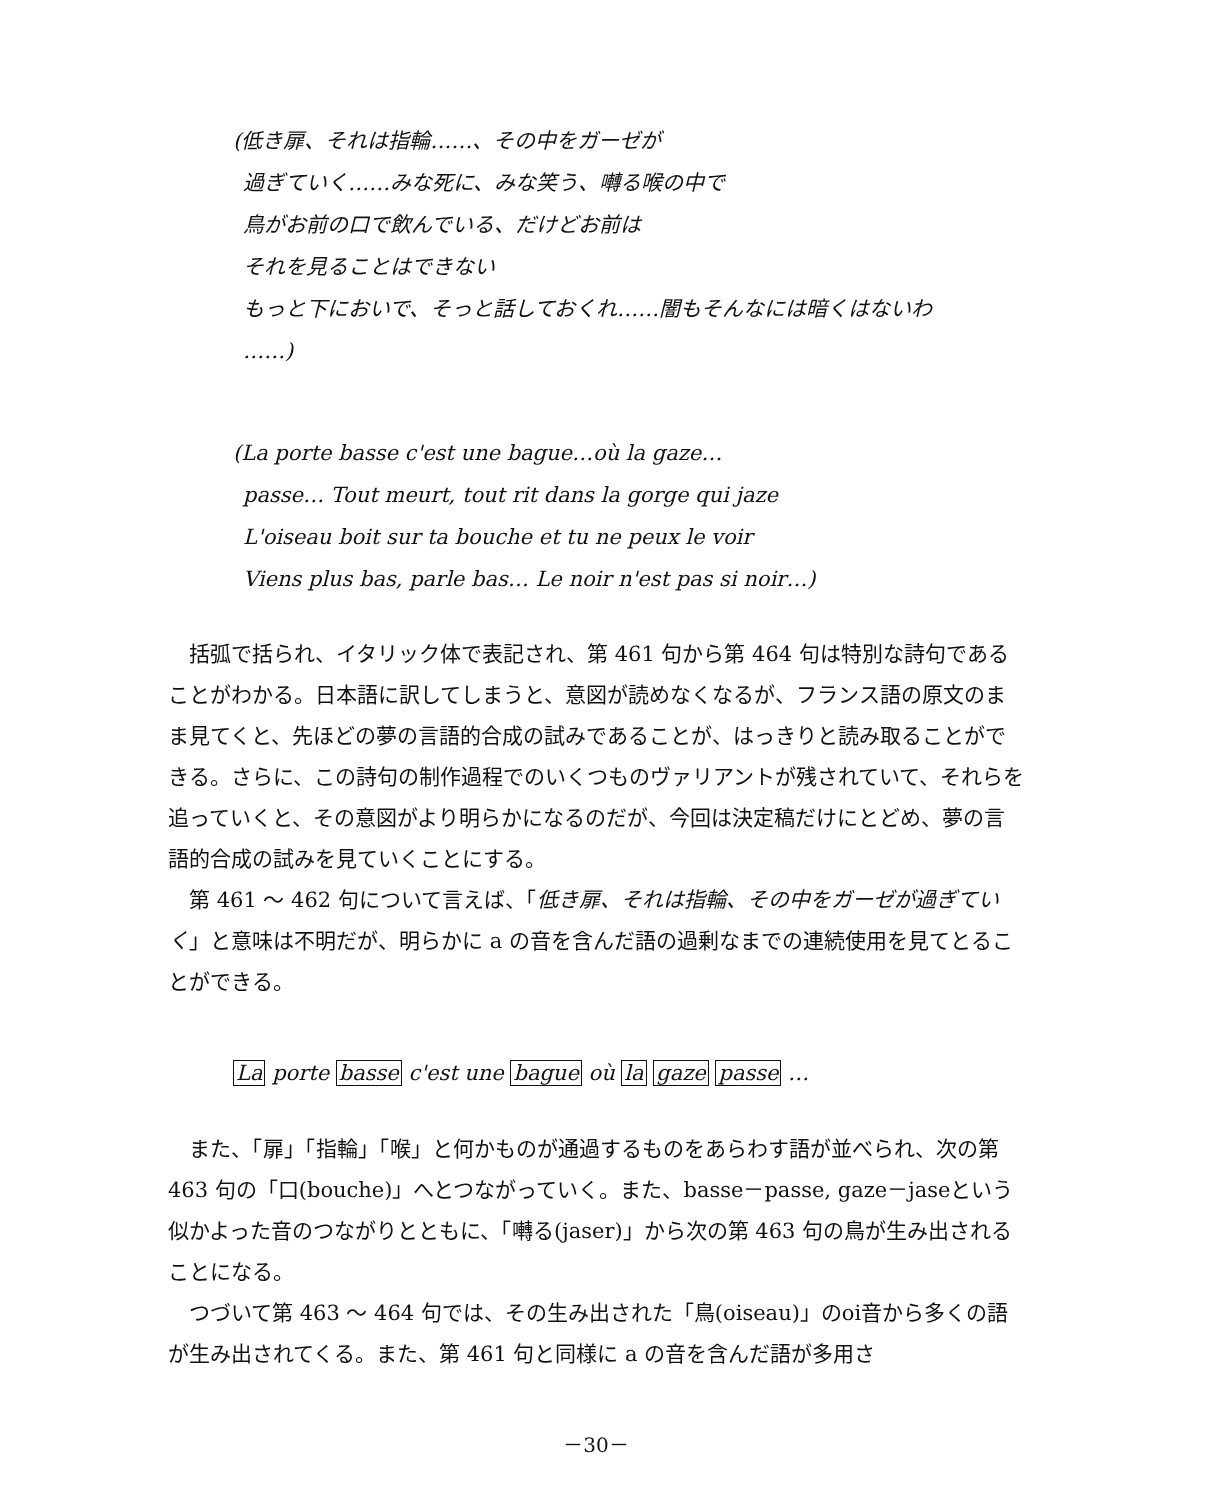(低き扉、それは指輪……、その中をガーゼが
過ぎていく……みな死に、みな笑う、囀る喉の中で
鳥がお前の口で飲んでいる、だけどお前は
それを見ることはできない
もっと下においで、そっと話しておくれ……闇もそんなには暗くはないわ
……)
(La porte basse c'est une bague…où la gaze…
passe… Tout meurt, tout rit dans la gorge qui jaze
L'oiseau boit sur ta bouche et tu ne peux le voir
Viens plus bas, parle bas… Le noir n'est pas si noir…)
括弧で括られ、イタリック体で表記され、第 461 句から第 464 句は特別な詩句であることがわかる。日本語に訳してしまうと、意図が読めなくなるが、フランス語の原文のまま見てくと、先ほどの夢の言語的合成の試みであることが、はっきりと読み取ることができる。さらに、この詩句の制作過程でのいくつものヴァリアントが残されていて、それらを追っていくと、その意図がより明らかになるのだが、今回は決定稿だけにとどめ、夢の言語的合成の試みを見ていくことにする。
第 461 ～ 462 句について言えば、「低き扉、それは指輪、その中をガーゼが過ぎていく」と意味は不明だが、明らかに a の音を含んだ語の過剰なまでの連続使用を見てとることができる。
La porte basse c'est une bague où la gaze passe …
また、「扉」「指輪」「喉」と何かものが通過するものをあらわす語が並べられ、次の第 463 句の「口(bouche)」へとつながっていく。また、basse－passe, gaze－jaseという似かよった音のつながりとともに、「囀る(jaser)」から次の第 463 句の鳥が生み出されることになる。
つづいて第 463 ～ 464 句では、その生み出された「鳥(oiseau)」のoi音から多くの語が生み出されてくる。また、第 461 句と同様に a の音を含んだ語が多用さ
－30－